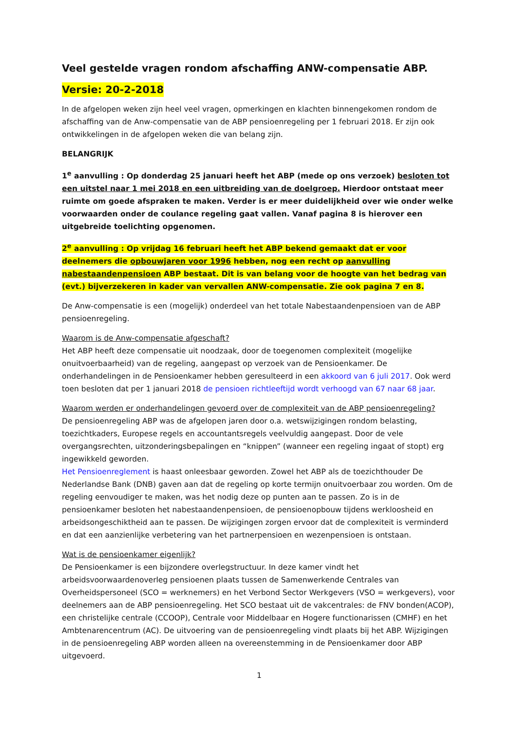Veel gestelde vragen rondom afschaffing ANW-compensatie ABP.
Versie: 20-2-2018
In de afgelopen weken zijn heel veel vragen, opmerkingen en klachten binnengekomen rondom de afschaffing van de Anw-compensatie van de ABP pensioenregeling per 1 februari 2018. Er zijn ook ontwikkelingen in de afgelopen weken die van belang zijn.
BELANGRIJK
1<sup>e</sup> aanvulling : Op donderdag 25 januari heeft het ABP (mede op ons verzoek) besloten tot een uitstel naar 1 mei 2018 en een uitbreiding van de doelgroep. Hierdoor ontstaat meer ruimte om goede afspraken te maken. Verder is er meer duidelijkheid over wie onder welke voorwaarden onder de coulance regeling gaat vallen. Vanaf pagina 8 is hierover een uitgebreide toelichting opgenomen.
2<sup>e</sup> aanvulling : Op vrijdag 16 februari heeft het ABP bekend gemaakt dat er voor deelnemers die opbouwjaren voor 1996 hebben, nog een recht op aanvulling nabestaandenpensioen ABP bestaat. Dit is van belang voor de hoogte van het bedrag van (evt.) bijverzekeren in kader van vervallen ANW-compensatie. Zie ook pagina 7 en 8.
De Anw-compensatie is een (mogelijk) onderdeel van het totale Nabestaandenpensioen van de ABP pensioenregeling.
Waarom is de Anw-compensatie afgeschaft?
Het ABP heeft deze compensatie uit noodzaak, door de toegenomen complexiteit (mogelijke onuitvoerbaarheid) van de regeling, aangepast op verzoek van de Pensioenkamer. De onderhandelingen in de Pensioenkamer hebben geresulteerd in een akkoord van 6 juli 2017. Ook werd toen besloten dat per 1 januari 2018 de pensioen richtleeftijd wordt verhoogd van 67 naar 68 jaar.
Waarom werden er onderhandelingen gevoerd over de complexiteit van de ABP pensioenregeling?
De pensioenregeling ABP was de afgelopen jaren door o.a. wetswijzigingen rondom belasting, toezichtkaders, Europese regels en accountantsregels veelvuldig aangepast. Door de vele overgangsrechten, uitzonderingsbepalingen en “knippen” (wanneer een regeling ingaat of stopt) erg ingewikkeld geworden.
Het Pensioenreglement is haast onleesbaar geworden. Zowel het ABP als de toezichthouder De Nederlandse Bank (DNB) gaven aan dat de regeling op korte termijn onuitvoerbaar zou worden. Om de regeling eenvoudiger te maken, was het nodig deze op punten aan te passen. Zo is in de pensioenkamer besloten het nabestaandenpensioen, de pensioenopbouw tijdens werkloosheid en arbeidsongeschiktheid aan te passen. De wijzigingen zorgen ervoor dat de complexiteit is verminderd en dat een aanzienlijke verbetering van het partnerpensioen en wezenpensioen is ontstaan.
Wat is de pensioenkamer eigenlijk?
De Pensioenkamer is een bijzondere overlegstructuur. In deze kamer vindt het arbeidsvoorwaardenoverleg pensioenen plaats tussen de Samenwerkende Centrales van Overheidspersoneel (SCO = werknemers) en het Verbond Sector Werkgevers (VSO = werkgevers), voor deelnemers aan de ABP pensioenregeling. Het SCO bestaat uit de vakcentrales: de FNV bonden(ACOP), een christelijke centrale (CCOOP), Centrale voor Middelbaar en Hogere functionarissen (CMHF) en het Ambtenarencentrum (AC). De uitvoering van de pensioenregeling vindt plaats bij het ABP. Wijzigingen in de pensioenregeling ABP worden alleen na overeenstemming in de Pensioenkamer door ABP uitgevoerd.
1